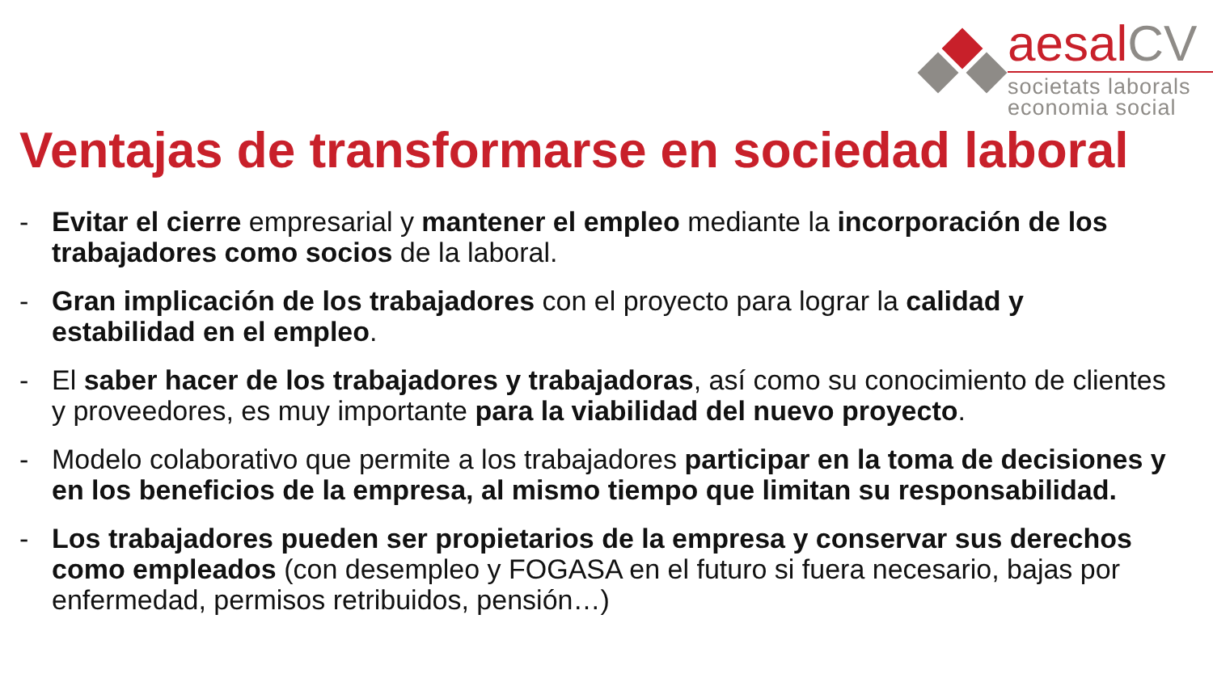aesalCV
societats laborals
economia social
Ventajas de transformarse en sociedad laboral
- Evitar el cierre empresarial y mantener el empleo mediante la incorporación de los trabajadores como socios de la laboral.
- Gran implicación de los trabajadores con el proyecto para lograr la calidad y estabilidad en el empleo.
- El saber hacer de los trabajadores y trabajadoras, así como su conocimiento de clientes y proveedores, es muy importante para la viabilidad del nuevo proyecto.
- Modelo colaborativo que permite a los trabajadores participar en la toma de decisiones y en los beneficios de la empresa, al mismo tiempo que limitan su responsabilidad.
- Los trabajadores pueden ser propietarios de la empresa y conservar sus derechos como empleados (con desempleo y FOGASA en el futuro si fuera necesario, bajas por enfermedad, permisos retribuidos, pensión…)